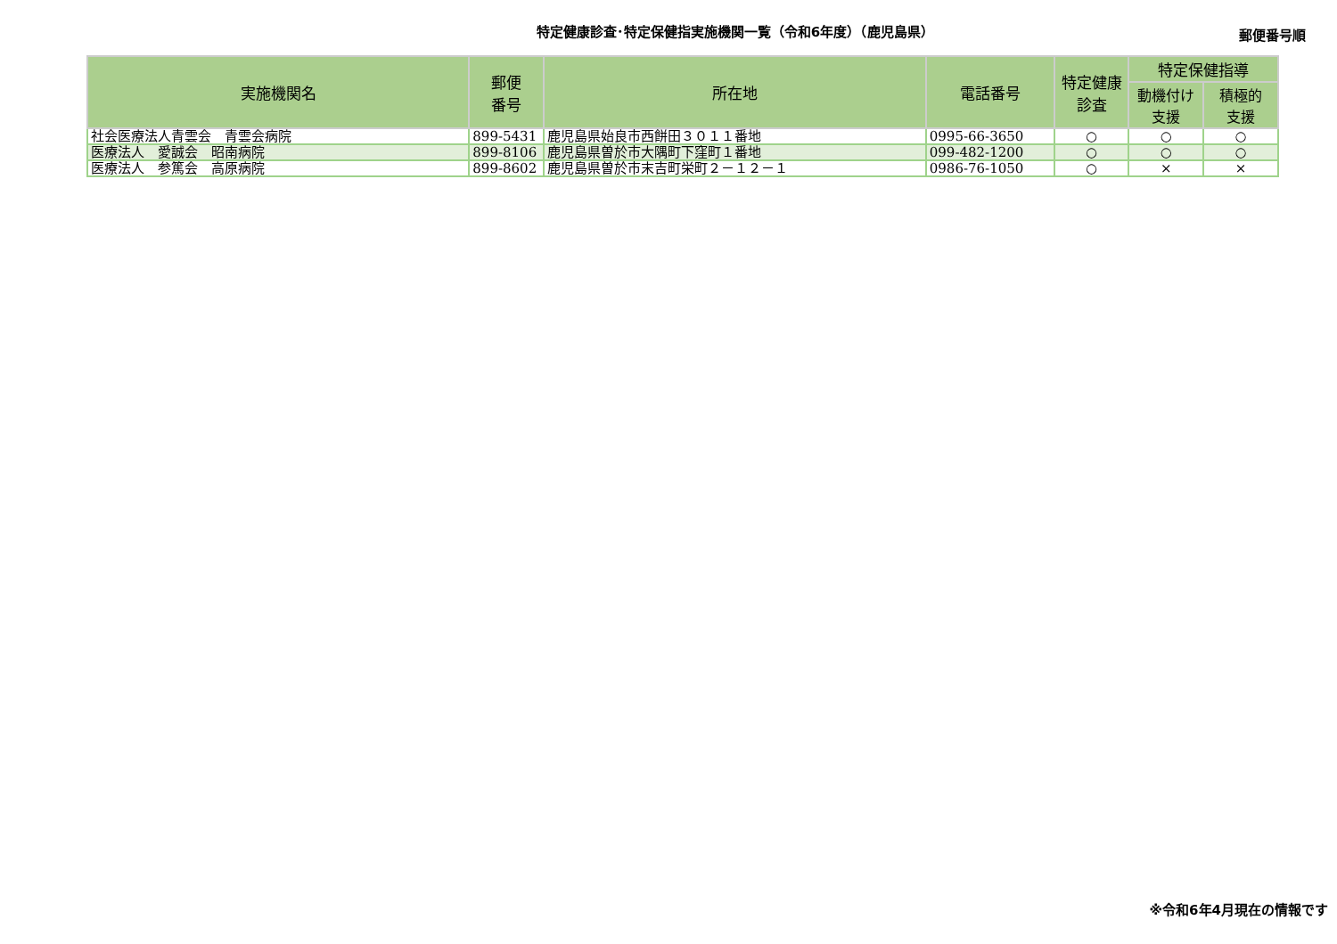特定健康診査･特定保健指実施機関一覧（令和6年度）（鹿児島県）
郵便番号順
| 実施機関名 | 郵便 番号 | 所在地 | 電話番号 | 特定健康 診査 | 特定保健指導 | |
| --- | --- | --- | --- | --- | --- | --- |
| | | | | | 動機付け 支援 | 積極的 支援 |
| 社会医療法人青雲会 青雲会病院 | 899-5431 | 鹿児島県始良市西餅田３０１１番地 | 0995-66-3650 | ○ | ○ | ○ |
| 医療法人 愛誠会 昭南病院 | 899-8106 | 鹿児島県曽於市大隅町下窪町１番地 | 099-482-1200 | ○ | ○ | ○ |
| 医療法人 参篤会 高原病院 | 899-8602 | 鹿児島県曽於市末吉町栄町２－１２－１ | 0986-76-1050 | ○ | × | × |
※令和6年4月現在の情報です